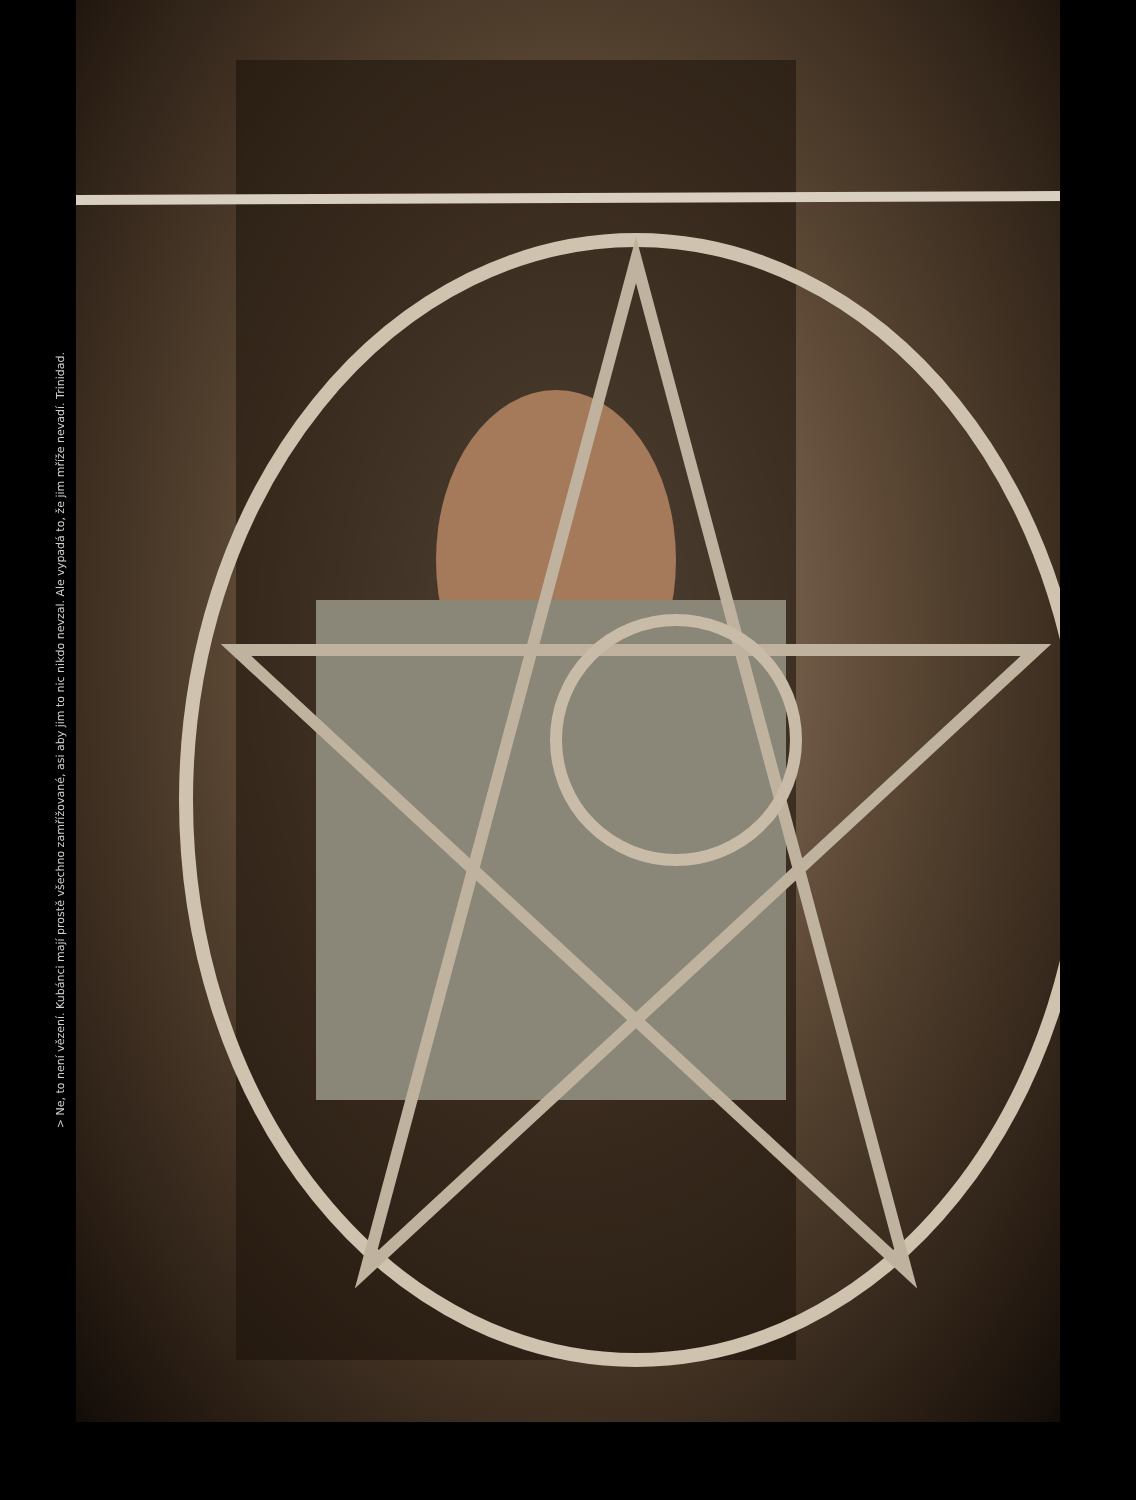> Ne, to není vězení. Kubánci mají prostě všechno zamřížované, asi aby jim to nic nikdo nevzal. Ale vypadá to, že jim mříže nevadí. Trinidad.